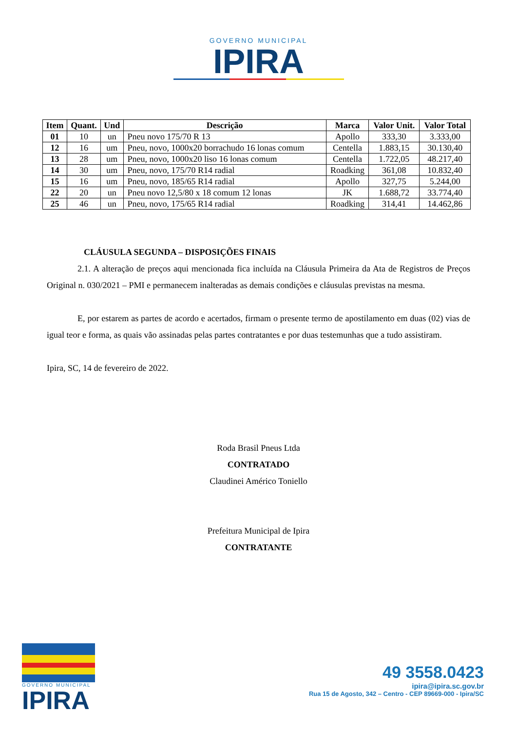GOVERNO MUNICIPAL
IPIRA
| Item | Quant. | Und | Descrição | Marca | Valor Unit. | Valor Total |
| --- | --- | --- | --- | --- | --- | --- |
| 01 | 10 | un | Pneu novo 175/70 R 13 | Apollo | 333,30 | 3.333,00 |
| 12 | 16 | um | Pneu, novo, 1000x20 borrachudo 16 lonas comum | Centella | 1.883,15 | 30.130,40 |
| 13 | 28 | um | Pneu, novo, 1000x20 liso 16 lonas comum | Centella | 1.722,05 | 48.217,40 |
| 14 | 30 | um | Pneu, novo, 175/70 R14 radial | Roadking | 361,08 | 10.832,40 |
| 15 | 16 | um | Pneu, novo, 185/65 R14 radial | Apollo | 327,75 | 5.244,00 |
| 22 | 20 | un | Pneu novo 12,5/80 x 18 comum 12 lonas | JK | 1.688,72 | 33.774,40 |
| 25 | 46 | un | Pneu, novo, 175/65 R14 radial | Roadking | 314,41 | 14.462,86 |
CLÁUSULA SEGUNDA – DISPOSIÇÕES FINAIS
2.1. A alteração de preços aqui mencionada fica incluída na Cláusula Primeira da Ata de Registros de Preços Original n. 030/2021 – PMI e permanecem inalteradas as demais condições e cláusulas previstas na mesma.
E, por estarem as partes de acordo e acertados, firmam o presente termo de apostilamento em duas (02) vias de igual teor e forma, as quais vão assinadas pelas partes contratantes e por duas testemunhas que a tudo assistiram.
Ipira, SC, 14 de fevereiro de 2022.
Roda Brasil Pneus Ltda
CONTRATADO
Claudinei Américo Toniello
Prefeitura Municipal de Ipira
CONTRATANTE
GOVERNO MUNICIPAL
IPIRA
49 3558.0423
ipira@ipira.sc.gov.br
Rua 15 de Agosto, 342 – Centro - CEP 89669-000 - Ipira/SC